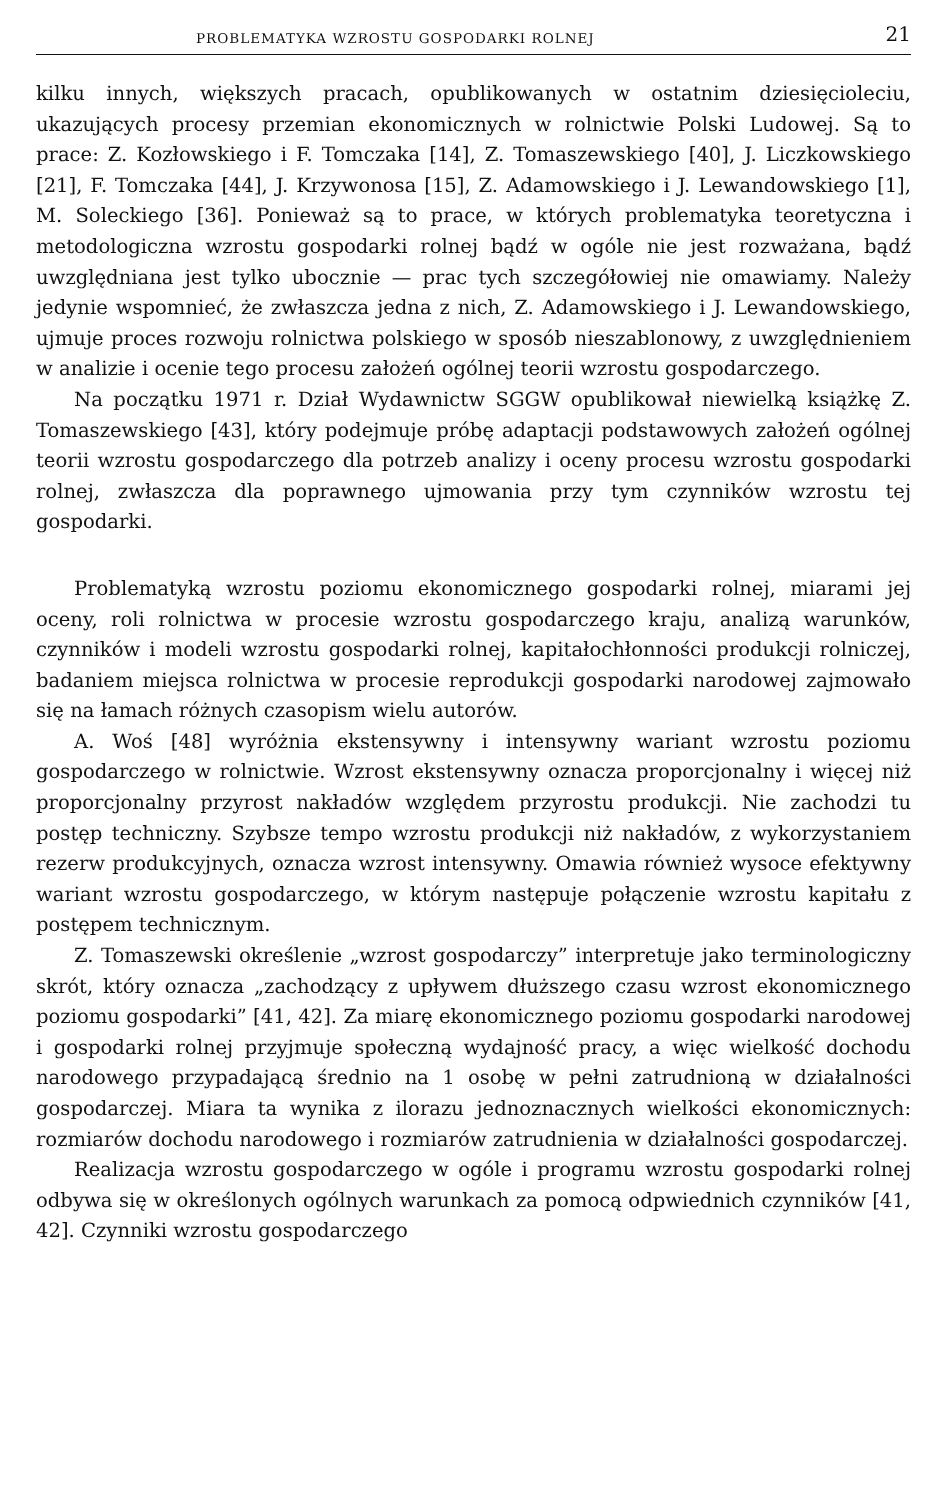PROBLEMATYKA WZROSTU GOSPODARKI ROLNEJ 21
kilku innych, większych pracach, opublikowanych w ostatnim dziesięcioleciu, ukazujących procesy przemian ekonomicznych w rolnictwie Polski Ludowej. Są to prace: Z. Kozłowskiego i F. Tomczaka [14], Z. Tomaszewskiego [40], J. Liczkowskiego [21], F. Tomczaka [44], J. Krzywonosa [15], Z. Adamowskiego i J. Lewandowskiego [1], M. Soleckiego [36]. Ponieważ są to prace, w których problematyka teoretyczna i metodologiczna wzrostu gospodarki rolnej bądź w ogóle nie jest rozważana, bądź uwzględniana jest tylko ubocznie — prac tych szczegółowiej nie omawiamy. Należy jedynie wspomnieć, że zwłaszcza jedna z nich, Z. Adamowskiego i J. Lewandowskiego, ujmuje proces rozwoju rolnictwa polskiego w sposób nieszablonowy, z uwzględnieniem w analizie i ocenie tego procesu założeń ogólnej teorii wzrostu gospodarczego.
Na początku 1971 r. Dział Wydawnictw SGGW opublikował niewielką książkę Z. Tomaszewskiego [43], który podejmuje próbę adaptacji podstawowych założeń ogólnej teorii wzrostu gospodarczego dla potrzeb analizy i oceny procesu wzrostu gospodarki rolnej, zwłaszcza dla poprawnego ujmowania przy tym czynników wzrostu tej gospodarki.
Problematyką wzrostu poziomu ekonomicznego gospodarki rolnej, miarami jej oceny, roli rolnictwa w procesie wzrostu gospodarczego kraju, analizą warunków, czynników i modeli wzrostu gospodarki rolnej, kapitałochłonności produkcji rolniczej, badaniem miejsca rolnictwa w procesie reprodukcji gospodarki narodowej zajmowało się na łamach różnych czasopism wielu autorów.
A. Woś [48] wyróżnia ekstensywny i intensywny wariant wzrostu poziomu gospodarczego w rolnictwie. Wzrost ekstensywny oznacza proporcjonalny i więcej niż proporcjonalny przyrost nakładów względem przyrostu produkcji. Nie zachodzi tu postęp techniczny. Szybsze tempo wzrostu produkcji niż nakładów, z wykorzystaniem rezerw produkcyjnych, oznacza wzrost intensywny. Omawia również wysoce efektywny wariant wzrostu gospodarczego, w którym następuje połączenie wzrostu kapitału z postępem technicznym.
Z. Tomaszewski określenie „wzrost gospodarczy” interpretuje jako terminologiczny skrót, który oznacza „zachodzący z upływem dłuższego czasu wzrost ekonomicznego poziomu gospodarki” [41, 42]. Za miarę ekonomicznego poziomu gospodarki narodowej i gospodarki rolnej przyjmuje społeczną wydajność pracy, a więc wielkość dochodu narodowego przypadającą średnio na 1 osobę w pełni zatrudnioną w działalności gospodarczej. Miara ta wynika z ilorazu jednoznacznych wielkości ekonomicznych: rozmiarów dochodu narodowego i rozmiarów zatrudnienia w działalności gospodarczej.
Realizacja wzrostu gospodarczego w ogóle i programu wzrostu gospodarki rolnej odbywa się w określonych ogólnych warunkach za pomocą odpwiednich czynników [41, 42]. Czynniki wzrostu gospodarczego